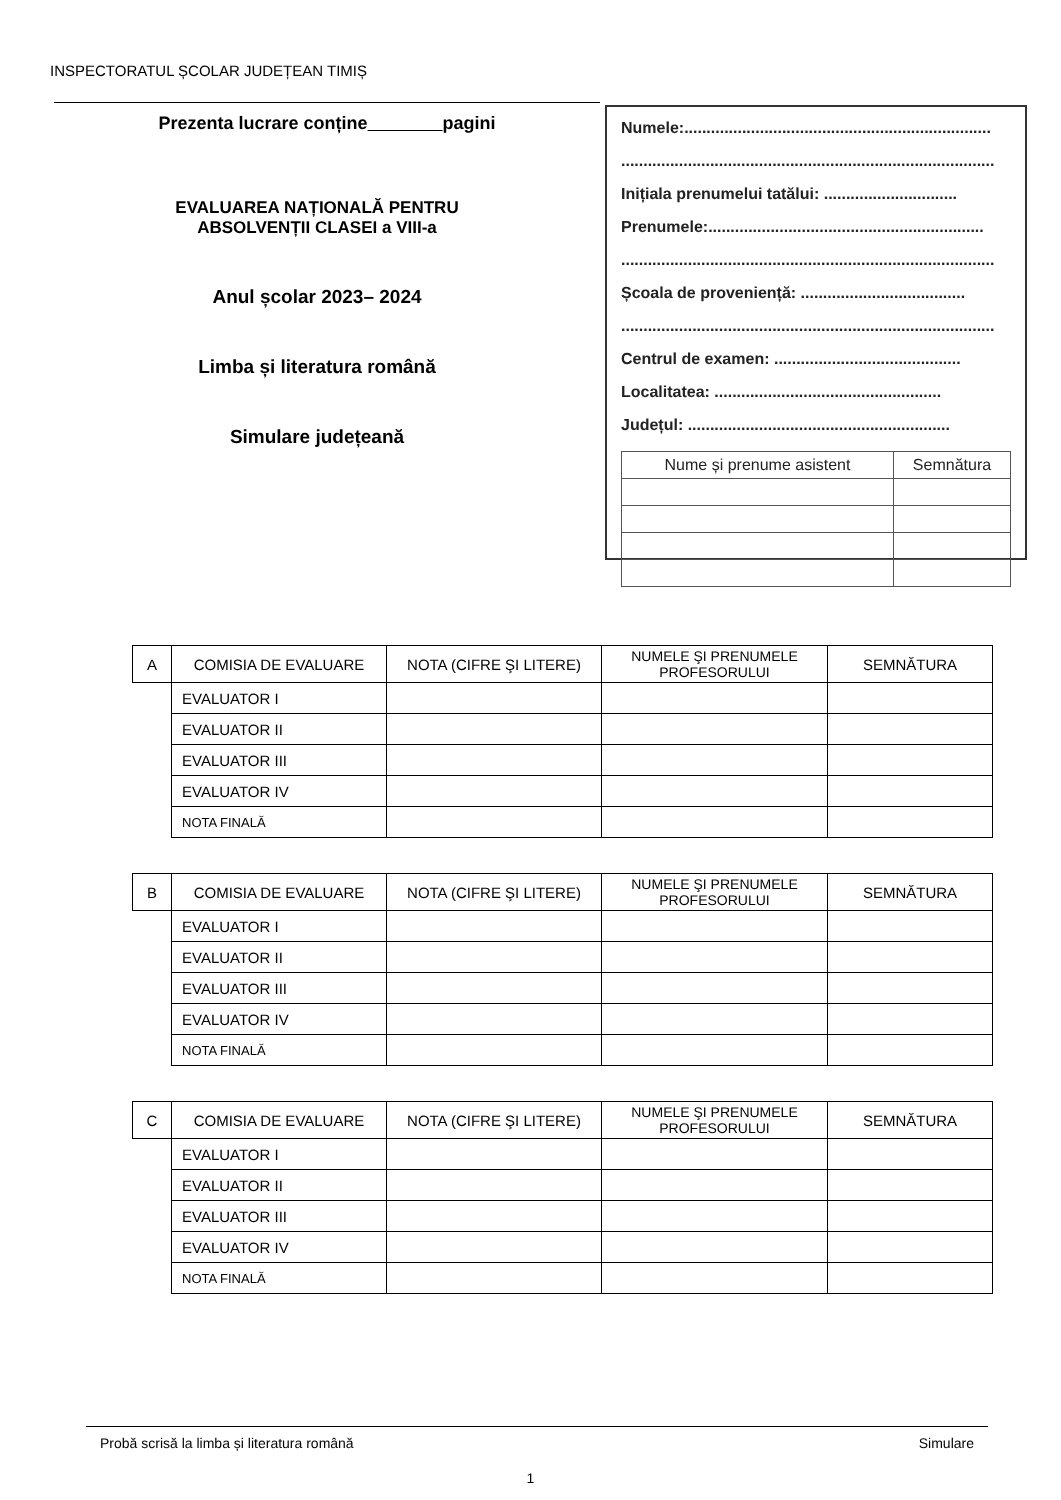INSPECTORATUL ȘCOLAR JUDEȚEAN TIMIȘ
Prezenta lucrare conține pagini
EVALUAREA NAȚIONALĂ PENTRU
ABSOLVENȚII CLASEI a VIII-a
Anul școlar 2023– 2024
Limba și literatura română
Simulare județeană
Numele:.....................................................................
....................................................................................
Inițiala prenumelui tatălui: ..............................
Prenumele:..............................................................
....................................................................................
Școala de proveniență: .....................................
....................................................................................
Centrul de examen: ..........................................
Localitatea: ...................................................
Județul: ...........................................................
| Nume și prenume asistent | Semnătura |
| A | COMISIA DE EVALUARE | NOTA (CIFRE ŞI LITERE) | NUMELE ŞI PRENUMELE PROFESORULUI | SEMNĂTURA |
| | EVALUATOR I | | | |
| | EVALUATOR II | | | |
| | EVALUATOR III | | | |
| | EVALUATOR IV | | | |
| | NOTA FINALĂ | | | |
| B | COMISIA DE EVALUARE | NOTA (CIFRE ŞI LITERE) | NUMELE ŞI PRENUMELE PROFESORULUI | SEMNĂTURA |
| | EVALUATOR I | | | |
| | EVALUATOR II | | | |
| | EVALUATOR III | | | |
| | EVALUATOR IV | | | |
| | NOTA FINALĂ | | | |
| C | COMISIA DE EVALUARE | NOTA (CIFRE ŞI LITERE) | NUMELE ŞI PRENUMELE PROFESORULUI | SEMNĂTURA |
| | EVALUATOR I | | | |
| | EVALUATOR II | | | |
| | EVALUATOR III | | | |
| | EVALUATOR IV | | | |
| | NOTA FINALĂ | | | |
Probă scrisă la limba și literatura română Simulare
1